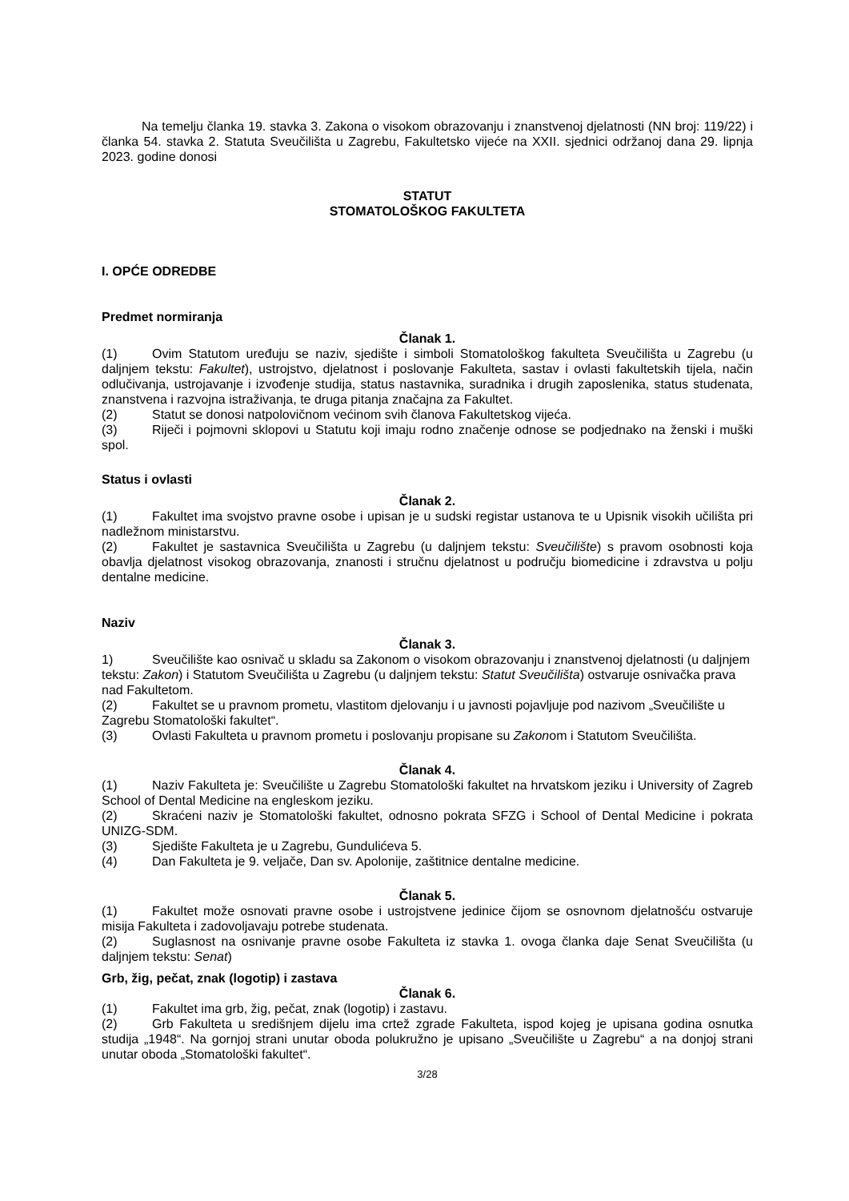Na temelju članka 19. stavka 3. Zakona o visokom obrazovanju i znanstvenoj djelatnosti (NN broj: 119/22) i članka 54. stavka 2. Statuta Sveučilišta u Zagrebu, Fakultetsko vijeće na XXII. sjednici održanoj dana 29. lipnja 2023. godine donosi
STATUT
STOMATOLOŠKOG FAKULTETA
I. OPĆE ODREDBE
Predmet normiranja
Članak 1.
(1) Ovim Statutom uređuju se naziv, sjedište i simboli Stomatološkog fakulteta Sveučilišta u Zagrebu (u daljnjem tekstu: Fakultet), ustrojstvo, djelatnost i poslovanje Fakulteta, sastav i ovlasti fakultetskih tijela, način odlučivanja, ustrojavanje i izvođenje studija, status nastavnika, suradnika i drugih zaposlenika, status studenata, znanstvena i razvojna istraživanja, te druga pitanja značajna za Fakultet.
(2) Statut se donosi natpolovičnom većinom svih članova Fakultetskog vijeća.
(3) Riječi i pojmovni sklopovi u Statutu koji imaju rodno značenje odnose se podjednako na ženski i muški spol.
Status i ovlasti
Članak 2.
(1) Fakultet ima svojstvo pravne osobe i upisan je u sudski registar ustanova te u Upisnik visokih učilišta pri nadležnom ministarstvu.
(2) Fakultet je sastavnica Sveučilišta u Zagrebu (u daljnjem tekstu: Sveučilište) s pravom osobnosti koja obavlja djelatnost visokog obrazovanja, znanosti i stručnu djelatnost u području biomedicine i zdravstva u polju dentalne medicine.
Naziv
Članak 3.
1) Sveučilište kao osnivač u skladu sa Zakonom o visokom obrazovanju i znanstvenoj djelatnosti (u daljnjem tekstu: Zakon) i Statutom Sveučilišta u Zagrebu (u daljnjem tekstu: Statut Sveučilišta) ostvaruje osnivačka prava nad Fakultetom.
(2) Fakultet se u pravnom prometu, vlastitom djelovanju i u javnosti pojavljuje pod nazivom „Sveučilište u Zagrebu Stomatološki fakultet“.
(3) Ovlasti Fakulteta u pravnom prometu i poslovanju propisane su Zakonom i Statutom Sveučilišta.
Članak 4.
(1) Naziv Fakulteta je: Sveučilište u Zagrebu Stomatološki fakultet na hrvatskom jeziku i University of Zagreb School of Dental Medicine na engleskom jeziku.
(2) Skraćeni naziv je Stomatološki fakultet, odnosno pokrata SFZG i School of Dental Medicine i pokrata UNIZG-SDM.
(3) Sjedište Fakulteta je u Zagrebu, Gundulićeva 5.
(4) Dan Fakulteta je 9. veljače, Dan sv. Apolonije, zaštitnice dentalne medicine.
Članak 5.
(1) Fakultet može osnovati pravne osobe i ustrojstvene jedinice čijom se osnovnom djelatnošću ostvaruje misija Fakulteta i zadovoljavaju potrebe studenata.
(2) Suglasnost na osnivanje pravne osobe Fakulteta iz stavka 1. ovoga članka daje Senat Sveučilišta (u daljnjem tekstu: Senat)
Grb, žig, pečat, znak (logotip) i zastava
Članak 6.
(1) Fakultet ima grb, žig, pečat, znak (logotip) i zastavu.
(2) Grb Fakulteta u središnjem dijelu ima crtež zgrade Fakulteta, ispod kojeg je upisana godina osnutka studija „1948“. Na gornjoj strani unutar oboda polukružno je upisano „Sveučilište u Zagrebu“ a na donjoj strani unutar oboda „Stomatološki fakultet“.
3/28